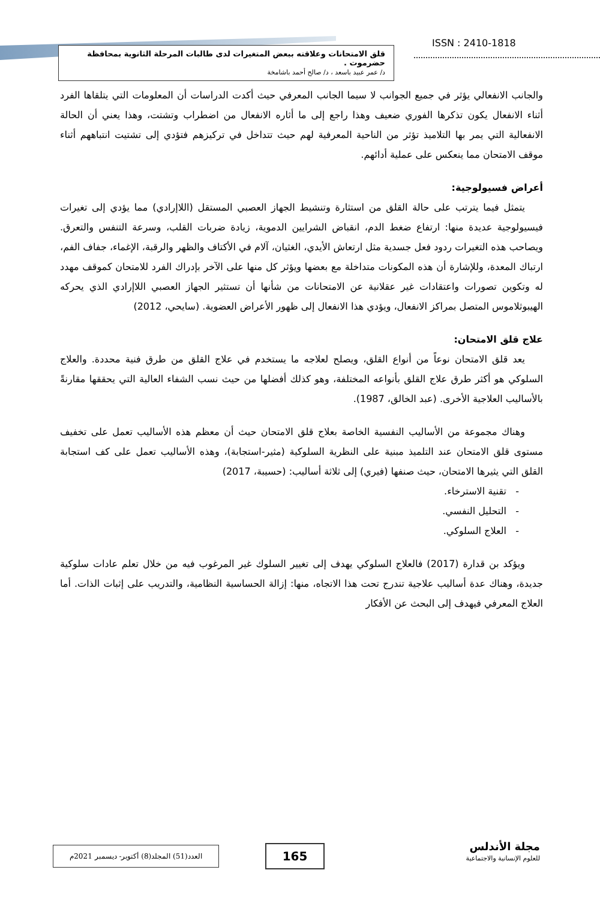ISSN : 2410-1818
قلق الامتحانات وعلاقته ببعض المتغيرات لدى طالبات المرحلة الثانوية بمحافظة حضرموت .
د/ عمر عبيد باسعد ، د/ صالح أحمد باشامخة
والجانب الانفعالي يؤثر في جميع الجوانب لا سيما الجانب المعرفي حيث أكدت الدراسات أن المعلومات التي يتلقاها الفرد أثناء الانفعال يكون تذكرها الفوري ضعيف وهذا راجع إلى ما أثاره الانفعال من اضطراب وتشتت، وهذا يعني أن الحالة الانفعالية التي يمر بها التلاميذ تؤثر من الناحية المعرفية لهم حيث تتداخل في تركيزهم فتؤدي إلى تشتيت انتباههم أثناء موقف الامتحان مما ينعكس على عملية أدائهم.
أعراض فسيولوجية:
يتمثل فيما يترتب على حالة القلق من استثارة وتنشيط الجهاز العصبي المستقل (اللاإرادي) مما يؤدي إلى تغيرات فيسيولوجية عديدة منها: ارتفاع ضغط الدم، انقباض الشرايين الدموية، زيادة ضربات القلب، وسرعة التنفس والتعرق. ويصاحب هذه التغيرات ردود فعل جسدية مثل ارتعاش الأيدي، الغثيان، آلام في الأكتاف والظهر والرقبة، الإغماء، جفاف الفم، ارتباك المعدة، وللإشارة أن هذه المكونات متداخلة مع بعضها ويؤثر كل منها على الآخر بإدراك الفرد للامتحان كموقف مهدد له وتكوين تصورات واعتقادات غير عقلانية عن الامتحانات من شأنها أن تستثير الجهاز العصبي اللاإرادي الذي يحركه الهيبوثلاموس المتصل بمراكز الانفعال، ويؤدي هذا الانفعال إلى ظهور الأعراض العضوية. (سايحي، 2012)
علاج قلق الامتحان:
يعد قلق الامتحان نوعاً من أنواع القلق، ويصلح لعلاجه ما يستخدم في علاج القلق من طرق فنية محددة. والعلاج السلوكي هو أكثر طرق علاج القلق بأنواعه المختلفة، وهو كذلك أفضلها من حيث نسب الشفاء العالية التي يحققها مقارنةً بالأساليب العلاجية الأخرى. (عبد الخالق، 1987).
وهناك مجموعة من الأساليب النفسية الخاصة بعلاج قلق الامتحان حيث أن معظم هذه الأساليب تعمل على تخفيف مستوى قلق الامتحان عند التلميذ مبنية على النظرية السلوكية (مثير-استجابة)، وهذه الأساليب تعمل على كف استجابة القلق التي يثيرها الامتحان، حيث صنفها (فيري) إلى ثلاثة أساليب: (حسيبة، 2017)
- تقنية الاسترخاء.
- التحليل النفسي.
- العلاج السلوكي.
ويؤكد بن قدارة (2017) فالعلاج السلوكي يهدف إلى تغيير السلوك غير المرغوب فيه من خلال تعلم عادات سلوكية جديدة، وهناك عدة أساليب علاجية تندرج تحت هذا الاتجاه، منها: إزالة الحساسية النظامية، والتدريب على إثبات الذات. أما العلاج المعرفي فيهدف إلى البحث عن الأفكار
مجلة الأندلس
للعلوم الإنسانية والاجتماعية
165
العدد(51) المجلد(8) أكتوبر- ديسمبر 2021م